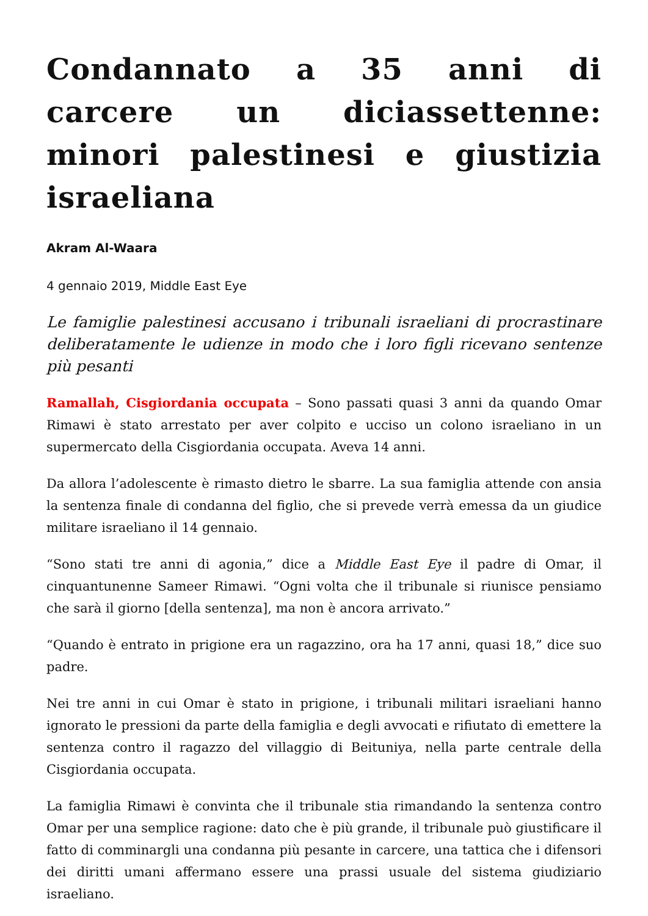Condannato a 35 anni di carcere un diciassettenne: minori palestinesi e giustizia israeliana
Akram Al-Waara
4 gennaio 2019, Middle East Eye
Le famiglie palestinesi accusano i tribunali israeliani di procrastinare deliberatamente le udienze in modo che i loro figli ricevano sentenze più pesanti
Ramallah, Cisgiordania occupata – Sono passati quasi 3 anni da quando Omar Rimawi è stato arrestato per aver colpito e ucciso un colono israeliano in un supermercato della Cisgiordania occupata. Aveva 14 anni.
Da allora l’adolescente è rimasto dietro le sbarre. La sua famiglia attende con ansia la sentenza finale di condanna del figlio, che si prevede verrà emessa da un giudice militare israeliano il 14 gennaio.
“Sono stati tre anni di agonia,” dice a Middle East Eye il padre di Omar, il cinquantunenne Sameer Rimawi. “Ogni volta che il tribunale si riunisce pensiamo che sarà il giorno [della sentenza], ma non è ancora arrivato.”
“Quando è entrato in prigione era un ragazzino, ora ha 17 anni, quasi 18,” dice suo padre.
Nei tre anni in cui Omar è stato in prigione, i tribunali militari israeliani hanno ignorato le pressioni da parte della famiglia e degli avvocati e rifiutato di emettere la sentenza contro il ragazzo del villaggio di Beituniya, nella parte centrale della Cisgiordania occupata.
La famiglia Rimawi è convinta che il tribunale stia rimandando la sentenza contro Omar per una semplice ragione: dato che è più grande, il tribunale può giustificare il fatto di comminargli una condanna più pesante in carcere, una tattica che i difensori dei diritti umani affermano essere una prassi usuale del sistema giudiziario israeliano.